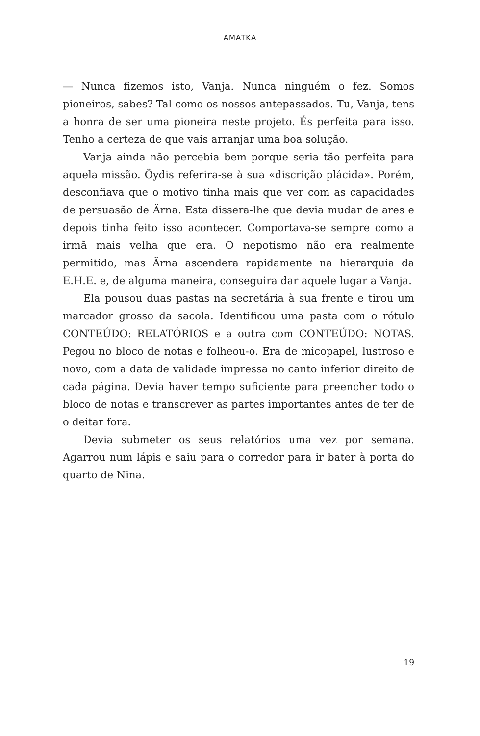AMATKA
— Nunca fizemos isto, Vanja. Nunca ninguém o fez. Somos pioneiros, sabes? Tal como os nossos antepassados. Tu, Vanja, tens a honra de ser uma pioneira neste projeto. És perfeita para isso. Tenho a certeza de que vais arranjar uma boa solução.
Vanja ainda não percebia bem porque seria tão perfeita para aquela missão. Öydis referira-se à sua «discrição plácida». Porém, desconfiava que o motivo tinha mais que ver com as capacidades de persuasão de Ärna. Esta dissera-lhe que devia mudar de ares e depois tinha feito isso acontecer. Comportava-se sempre como a irmã mais velha que era. O nepotismo não era realmente permitido, mas Ärna ascendera rapidamente na hierarquia da E.H.E. e, de alguma maneira, conseguira dar aquele lugar a Vanja.
Ela pousou duas pastas na secretária à sua frente e tirou um marcador grosso da sacola. Identificou uma pasta com o rótulo CONTEÚDO: RELATÓRIOS e a outra com CONTEÚDO: NOTAS. Pegou no bloco de notas e folheou-o. Era de micopapel, lustroso e novo, com a data de validade impressa no canto inferior direito de cada página. Devia haver tempo suficiente para preencher todo o bloco de notas e transcrever as partes importantes antes de ter de o deitar fora.
Devia submeter os seus relatórios uma vez por semana. Agarrou num lápis e saiu para o corredor para ir bater à porta do quarto de Nina.
19